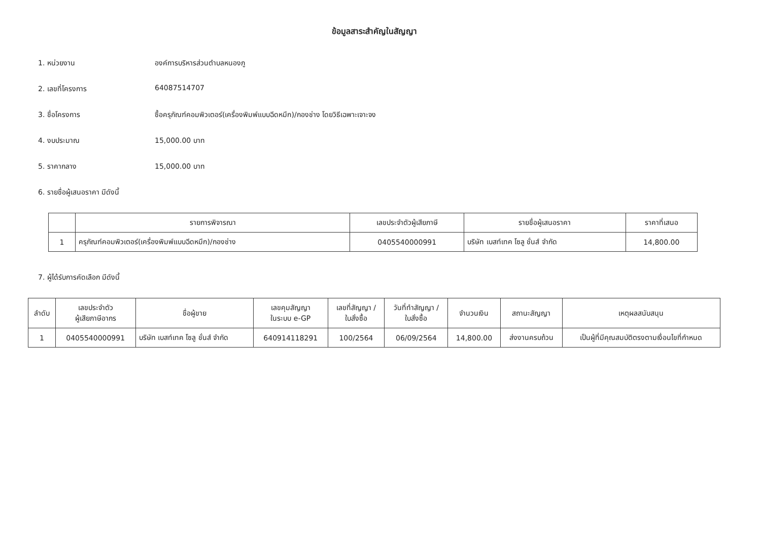ข้อมูลสาระสำคัญในสัญญา
1. หน่วยงาน องค์การบริหารส่วนตำบลหนองภู
2. เลขที่โครงการ 64087514707
3. ชื่อโครงการ ซื้อครุภัณฑ์คอมพิวเตอร์(เครื่องพิมพ์แบบฉีดหมึก)/กองช่าง โดยวิธีเฉพาะเจาะจง
4. งบประมาณ 15,000.00 บาท
5. ราคากลาง 15,000.00 บาท
6. รายชื่อผู้เสนอราคา มีดังนี้
| | รายการพิจารณา | เลขประจำตัวผู้เสียภาษี | รายชื่อผู้เสนอราคา | ราคาที่เสนอ |
| --- | --- | --- | --- | --- |
| 1 | ครุภัณฑ์คอมพิวเตอร์(เครื่องพิมพ์แบบฉีดหมึก)/กองช่าง | 0405540000991 | บริษัท เบสท์เทค โซลู ชั่นส์ จำกัด | 14,800.00 |
7. ผู้ได้รับการคัดเลือก มีดังนี้
| ลำดับ | เลขประจำตัว ผู้เสียภาษีอากร | ชื่อผู้ขาย | เลขคุมสัญญา ในระบบ e-GP | เลขที่สัญญา / ใบสั่งซื้อ | วันที่ทำสัญญา / ใบสั่งซื้อ | จำนวนเงิน | สถานะสัญญา | เหตุผลสนับสนุน |
| --- | --- | --- | --- | --- | --- | --- | --- | --- |
| 1 | 0405540000991 | บริษัท เบสท์เทค โซลู ชั่นส์ จำกัด | 640914118291 | 100/2564 | 06/09/2564 | 14,800.00 | ส่งงานครบถ้วน | เป็นผู้ที่มีคุณสมบัติตรงตามเงื่อนไขที่กำหนด |